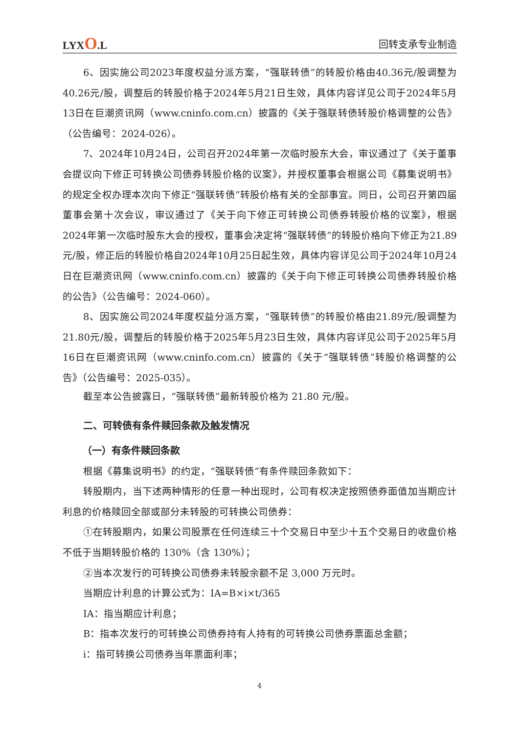LYXO.L
回转支承专业制造
6、因实施公司2023年度权益分派方案，“强联转债”的转股价格由40.36元/股调整为40.26元/股，调整后的转股价格于2024年5月21日生效，具体内容详见公司于2024年5月13日在巨潮资讯网（www.cninfo.com.cn）披露的《关于强联转债转股价格调整的公告》（公告编号：2024-026）。
7、2024年10月24日，公司召开2024年第一次临时股东大会，审议通过了《关于董事会提议向下修正可转换公司债券转股价格的议案》，并授权董事会根据公司《募集说明书》的规定全权办理本次向下修正“强联转债”转股价格有关的全部事宜。同日，公司召开第四届董事会第十次会议，审议通过了《关于向下修正可转换公司债券转股价格的议案》，根据2024年第一次临时股东大会的授权，董事会决定将“强联转债”的转股价格向下修正为21.89元/股，修正后的转股价格自2024年10月25日起生效，具体内容详见公司于2024年10月24日在巨潮资讯网（www.cninfo.com.cn）披露的《关于向下修正可转换公司债券转股价格的公告》（公告编号：2024-060）。
8、因实施公司2024年度权益分派方案，“强联转债”的转股价格由21.89元/股调整为21.80元/股，调整后的转股价格于2025年5月23日生效，具体内容详见公司于2025年5月16日在巨潮资讯网（www.cninfo.com.cn）披露的《关于“强联转债”转股价格调整的公告》（公告编号：2025-035）。
截至本公告披露日，“强联转债”最新转股价格为 21.80 元/股。
二、可转债有条件赎回条款及触发情况
（一）有条件赎回条款
根据《募集说明书》的约定，“强联转债”有条件赎回条款如下：
转股期内，当下述两种情形的任意一种出现时，公司有权决定按照债券面值加当期应计利息的价格赎回全部或部分未转股的可转换公司债券：
①在转股期内，如果公司股票在任何连续三十个交易日中至少十五个交易日的收盘价格不低于当期转股价格的 130%（含 130%）；
②当本次发行的可转换公司债券未转股余额不足 3,000 万元时。
当期应计利息的计算公式为：IA=B×i×t/365
IA：指当期应计利息；
B：指本次发行的可转换公司债券持有人持有的可转换公司债券票面总金额；
i：指可转换公司债券当年票面利率；
4